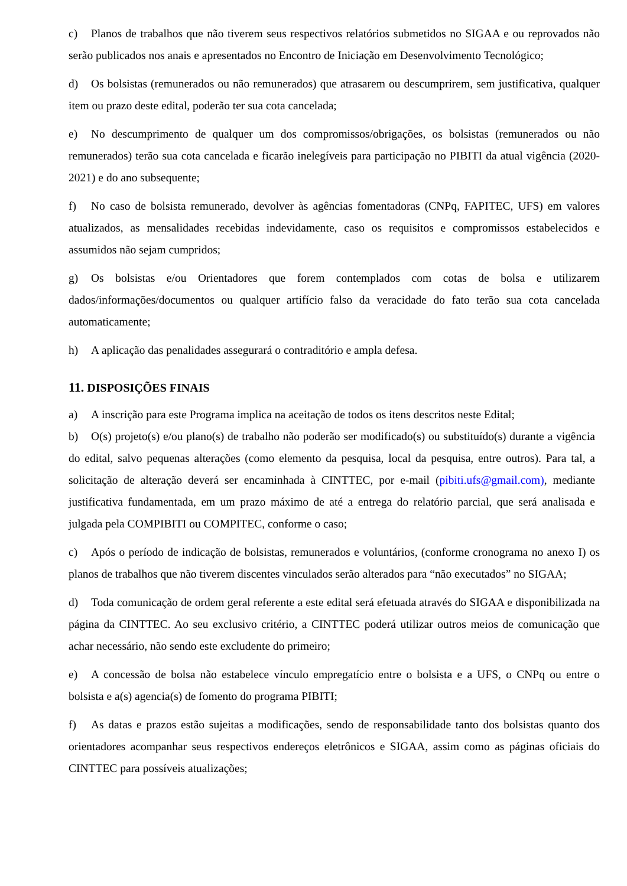c) Planos de trabalhos que não tiverem seus respectivos relatórios submetidos no SIGAA e ou reprovados não serão publicados nos anais e apresentados no Encontro de Iniciação em Desenvolvimento Tecnológico;
d) Os bolsistas (remunerados ou não remunerados) que atrasarem ou descumprirem, sem justificativa, qualquer item ou prazo deste edital, poderão ter sua cota cancelada;
e) No descumprimento de qualquer um dos compromissos/obrigações, os bolsistas (remunerados ou não remunerados) terão sua cota cancelada e ficarão inelegíveis para participação no PIBITI da atual vigência (2020-2021) e do ano subsequente;
f) No caso de bolsista remunerado, devolver às agências fomentadoras (CNPq, FAPITEC, UFS) em valores atualizados, as mensalidades recebidas indevidamente, caso os requisitos e compromissos estabelecidos e assumidos não sejam cumpridos;
g) Os bolsistas e/ou Orientadores que forem contemplados com cotas de bolsa e utilizarem dados/informações/documentos ou qualquer artifício falso da veracidade do fato terão sua cota cancelada automaticamente;
h) A aplicação das penalidades assegurará o contraditório e ampla defesa.
11. DISPOSIÇÕES FINAIS
a) A inscrição para este Programa implica na aceitação de todos os itens descritos neste Edital;
b) O(s) projeto(s) e/ou plano(s) de trabalho não poderão ser modificado(s) ou substituído(s) durante a vigência do edital, salvo pequenas alterações (como elemento da pesquisa, local da pesquisa, entre outros). Para tal, a solicitação de alteração deverá ser encaminhada à CINTTEC, por e-mail (pibiti.ufs@gmail.com), mediante justificativa fundamentada, em um prazo máximo de até a entrega do relatório parcial, que será analisada e julgada pela COMPIBITI ou COMPITEC, conforme o caso;
c) Após o período de indicação de bolsistas, remunerados e voluntários, (conforme cronograma no anexo I) os planos de trabalhos que não tiverem discentes vinculados serão alterados para “não executados” no SIGAA;
d) Toda comunicação de ordem geral referente a este edital será efetuada através do SIGAA e disponibilizada na página da CINTTEC. Ao seu exclusivo critério, a CINTTEC poderá utilizar outros meios de comunicação que achar necessário, não sendo este excludente do primeiro;
e) A concessão de bolsa não estabelece vínculo empregatício entre o bolsista e a UFS, o CNPq ou entre o bolsista e a(s) agencia(s) de fomento do programa PIBITI;
f) As datas e prazos estão sujeitas a modificações, sendo de responsabilidade tanto dos bolsistas quanto dos orientadores acompanhar seus respectivos endereços eletrônicos e SIGAA, assim como as páginas oficiais do CINTTEC para possíveis atualizações;